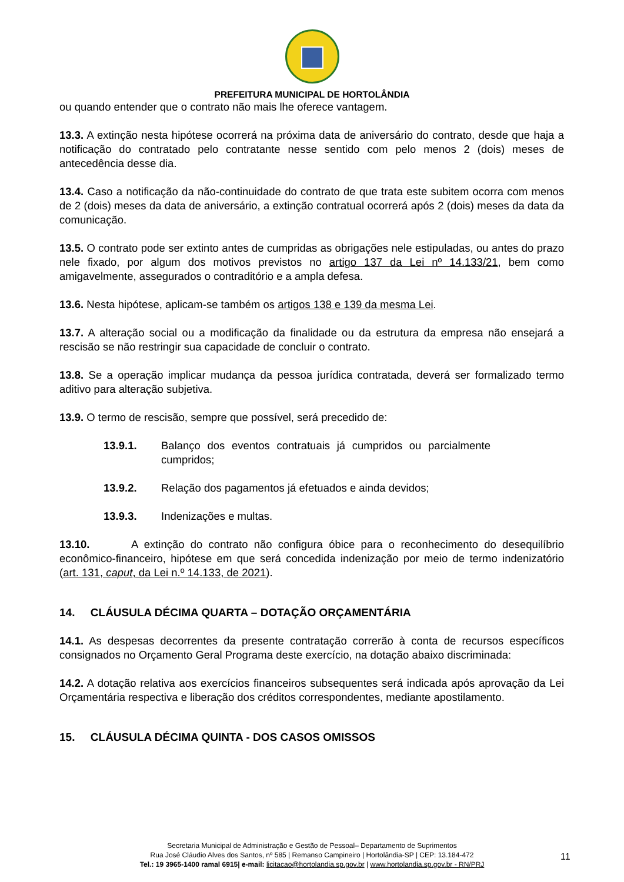PREFEITURA MUNICIPAL DE HORTOLÂNDIA
ou quando entender que o contrato não mais lhe oferece vantagem.
13.3. A extinção nesta hipótese ocorrerá na próxima data de aniversário do contrato, desde que haja a notificação do contratado pelo contratante nesse sentido com pelo menos 2 (dois) meses de antecedência desse dia.
13.4. Caso a notificação da não-continuidade do contrato de que trata este subitem ocorra com menos de 2 (dois) meses da data de aniversário, a extinção contratual ocorrerá após 2 (dois) meses da data da comunicação.
13.5. O contrato pode ser extinto antes de cumpridas as obrigações nele estipuladas, ou antes do prazo nele fixado, por algum dos motivos previstos no artigo 137 da Lei nº 14.133/21, bem como amigavelmente, assegurados o contraditório e a ampla defesa.
13.6. Nesta hipótese, aplicam-se também os artigos 138 e 139 da mesma Lei.
13.7. A alteração social ou a modificação da finalidade ou da estrutura da empresa não ensejará a rescisão se não restringir sua capacidade de concluir o contrato.
13.8. Se a operação implicar mudança da pessoa jurídica contratada, deverá ser formalizado termo aditivo para alteração subjetiva.
13.9. O termo de rescisão, sempre que possível, será precedido de:
13.9.1. Balanço dos eventos contratuais já cumpridos ou parcialmente cumpridos;
13.9.2. Relação dos pagamentos já efetuados e ainda devidos;
13.9.3. Indenizações e multas.
13.10. A extinção do contrato não configura óbice para o reconhecimento do desequilíbrio econômico-financeiro, hipótese em que será concedida indenização por meio de termo indenizatório (art. 131, caput, da Lei n.º 14.133, de 2021).
14. CLÁUSULA DÉCIMA QUARTA – DOTAÇÃO ORÇAMENTÁRIA
14.1. As despesas decorrentes da presente contratação correrão à conta de recursos específicos consignados no Orçamento Geral Programa deste exercício, na dotação abaixo discriminada:
14.2. A dotação relativa aos exercícios financeiros subsequentes será indicada após aprovação da Lei Orçamentária respectiva e liberação dos créditos correspondentes, mediante apostilamento.
15. CLÁUSULA DÉCIMA QUINTA - DOS CASOS OMISSOS
Secretaria Municipal de Administração e Gestão de Pessoal– Departamento de Suprimentos
Rua José Cláudio Alves dos Santos, nº 585 | Remanso Campineiro | Hortolândia-SP | CEP: 13.184-472
Tel.: 19 3965-1400 ramal 6915| e-mail: licitacao@hortolandia.sp.gov.br | www.hortolandia.sp.gov.br - RN/PRJ
11